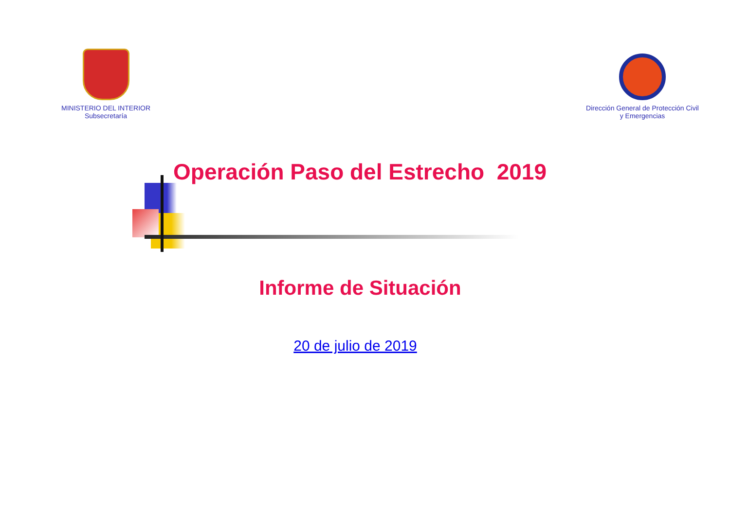MINISTERIO DEL INTERIOR
Subsecretaría
Dirección General de Protección Civil
y Emergencias
Operación Paso del Estrecho 2019
Informe de Situación
20 de julio de 2019